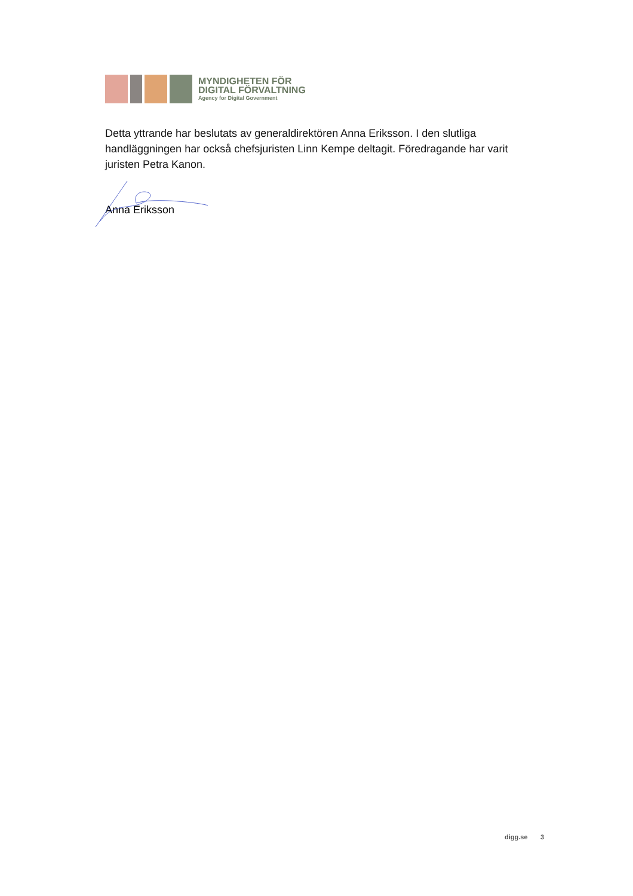MYNDIGHETEN FÖR
DIGITAL FÖRVALTNING
Agency for Digital Government
Detta yttrande har beslutats av generaldirektören Anna Eriksson. I den slutliga handläggningen har också chefsjuristen Linn Kempe deltagit. Föredragande har varit juristen Petra Kanon.
Anna Eriksson
digg.se 3